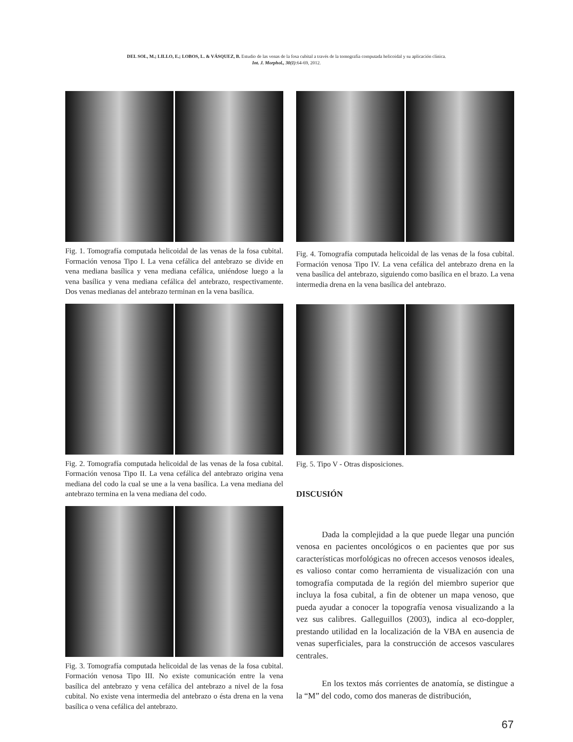DEL SOL, M.; LILLO, E.; LOBOS, L. & VÁSQUEZ, B. Estudio de las venas de la fosa cubital a través de la tomografía computada helicoidal y su aplicación clínica.
Int. J. Morphol., 30(1):64-69, 2012.
Fig. 1. Tomografía computada helicoidal de las venas de la fosa cubital. Formación venosa Tipo I. La vena cefálica del antebrazo se divide en vena mediana basílica y vena mediana cefálica, uniéndose luego a la vena basílica y vena mediana cefálica del antebrazo, respectivamente. Dos venas medianas del antebrazo terminan en la vena basílica.
Fig. 2. Tomografía computada helicoidal de las venas de la fosa cubital. Formación venosa Tipo II. La vena cefálica del antebrazo origina vena mediana del codo la cual se une a la vena basílica. La vena mediana del antebrazo termina en la vena mediana del codo.
Fig. 3. Tomografía computada helicoidal de las venas de la fosa cubital. Formación venosa Tipo III. No existe comunicación entre la vena basílica del antebrazo y vena cefálica del antebrazo a nivel de la fosa cubital. No existe vena intermedia del antebrazo o ésta drena en la vena basílica o vena cefálica del antebrazo.
Fig. 4. Tomografía computada helicoidal de las venas de la fosa cubital. Formación venosa Tipo IV. La vena cefálica del antebrazo drena en la vena basílica del antebrazo, siguiendo como basílica en el brazo. La vena intermedia drena en la vena basílica del antebrazo.
Fig. 5. Tipo V - Otras disposiciones.
DISCUSIÓN
Dada la complejidad a la que puede llegar una punción venosa en pacientes oncológicos o en pacientes que por sus características morfológicas no ofrecen accesos venosos ideales, es valioso contar como herramienta de visualización con una tomografía computada de la región del miembro superior que incluya la fosa cubital, a fin de obtener un mapa venoso, que pueda ayudar a conocer la topografía venosa visualizando a la vez sus calibres. Galleguillos (2003), indica al eco-doppler, prestando utilidad en la localización de la VBA en ausencia de venas superficiales, para la construcción de accesos vasculares centrales.
En los textos más corrientes de anatomía, se distingue a la “M” del codo, como dos maneras de distribución,
67